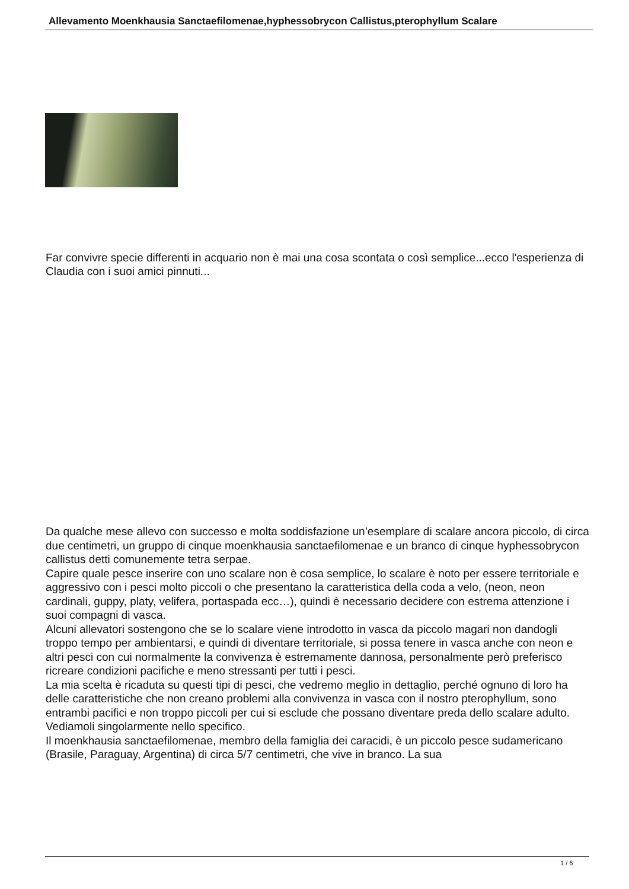Allevamento Moenkhausia Sanctaefilomenae,hyphessobrycon Callistus,pterophyllum Scalare
Far convivre specie differenti in acquario non è mai una cosa scontata o così semplice...ecco l'esperienza di Claudia con i suoi amici pinnuti...
Da qualche mese allevo con successo e molta soddisfazione un’esemplare di scalare ancora piccolo, di circa due centimetri, un gruppo di cinque moenkhausia sanctaefilomenae e un branco di cinque hyphessobrycon callistus detti comunemente tetra serpae.
Capire quale pesce inserire con uno scalare non è cosa semplice, lo scalare è noto per essere territoriale e aggressivo con i pesci molto piccoli o che presentano la caratteristica della coda a velo, (neon, neon cardinali, guppy, platy, velifera, portaspada ecc…), quindi è necessario decidere con estrema attenzione i suoi compagni di vasca.
Alcuni allevatori sostengono che se lo scalare viene introdotto in vasca da piccolo magari non dandogli troppo tempo per ambientarsi, e quindi di diventare territoriale, si possa tenere in vasca anche con neon e altri pesci con cui normalmente la convivenza è estremamente dannosa, personalmente però preferisco ricreare condizioni pacifiche e meno stressanti per tutti i pesci.
La mia scelta è ricaduta su questi tipi di pesci, che vedremo meglio in dettaglio, perché ognuno di loro ha delle caratteristiche che non creano problemi alla convivenza in vasca con il nostro pterophyllum, sono entrambi pacifici e non troppo piccoli per cui si esclude che possano diventare preda dello scalare adulto. Vediamoli singolarmente nello specifico.
Il moenkhausia sanctaefilomenae, membro della famiglia dei caracidi, è un piccolo pesce sudamericano (Brasile, Paraguay, Argentina) di circa 5/7 centimetri, che vive in branco. La sua
1 / 6